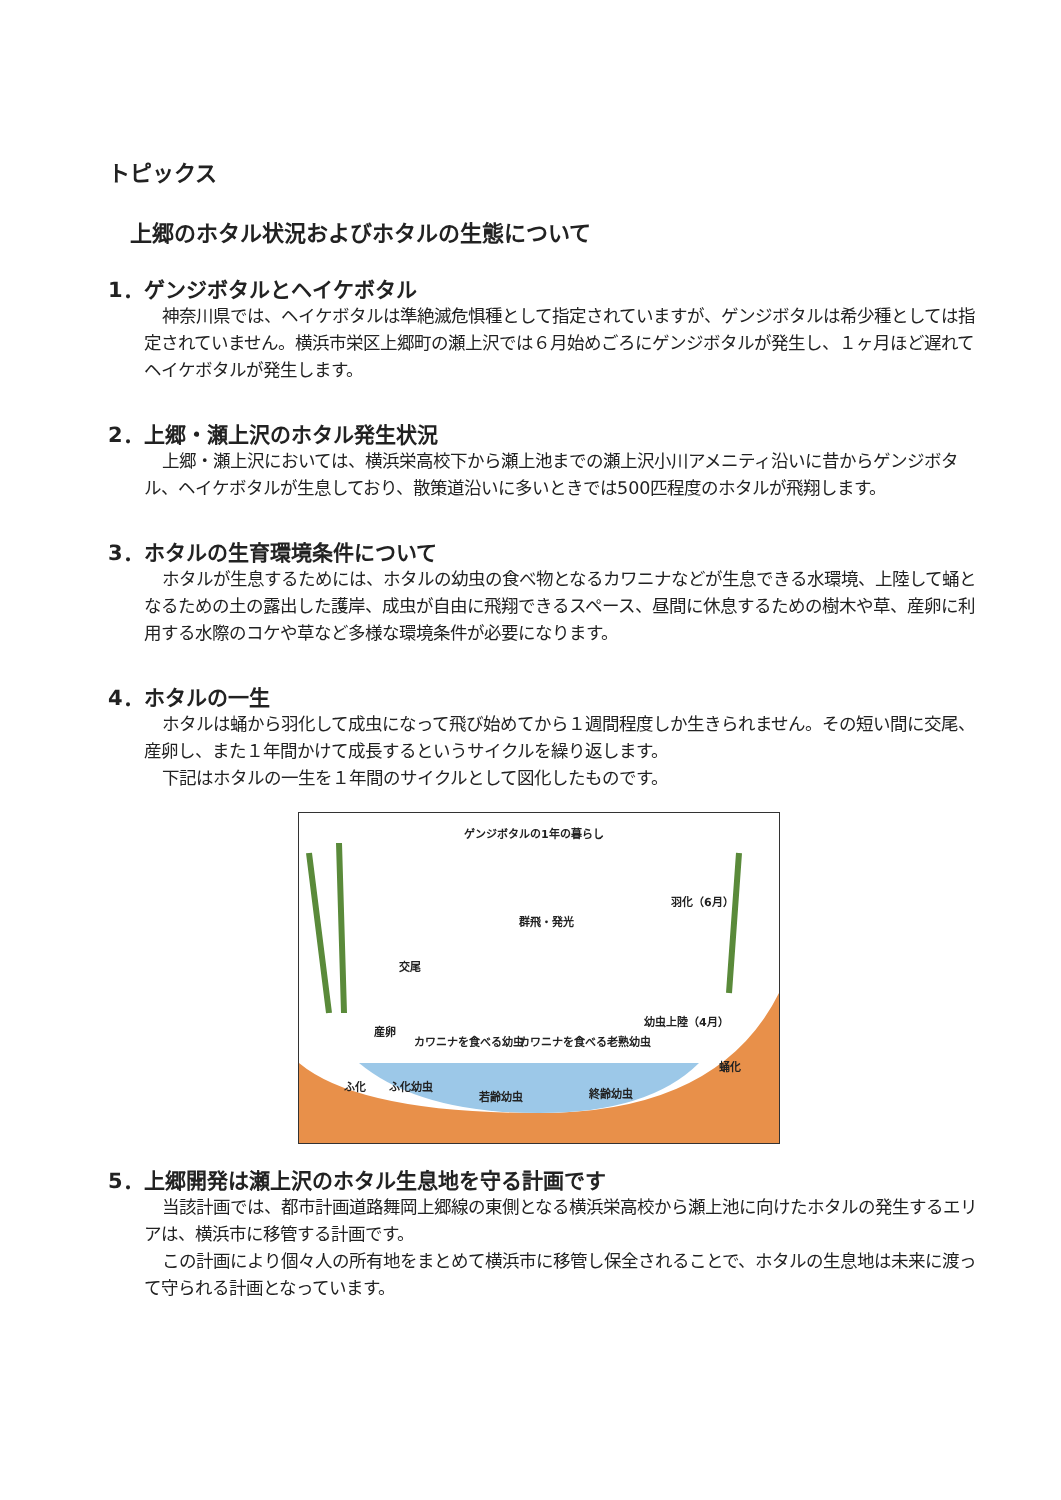トピックス
上郷のホタル状況およびホタルの生態について
1．ゲンジボタルとヘイケボタル
神奈川県では、ヘイケボタルは準絶滅危惧種として指定されていますが、ゲンジボタルは希少種としては指定されていません。横浜市栄区上郷町の瀬上沢では６月始めごろにゲンジボタルが発生し、１ヶ月ほど遅れてヘイケボタルが発生します。
2．上郷・瀬上沢のホタル発生状況
上郷・瀬上沢においては、横浜栄高校下から瀬上池までの瀬上沢小川アメニティ沿いに昔からゲンジボタル、ヘイケボタルが生息しており、散策道沿いに多いときでは500匹程度のホタルが飛翔します。
3．ホタルの生育環境条件について
ホタルが生息するためには、ホタルの幼虫の食べ物となるカワニナなどが生息できる水環境、上陸して蛹となるための土の露出した護岸、成虫が自由に飛翔できるスペース、昼間に休息するための樹木や草、産卵に利用する水際のコケや草など多様な環境条件が必要になります。
4．ホタルの一生
ホタルは蛹から羽化して成虫になって飛び始めてから１週間程度しか生きられません。その短い間に交尾、産卵し、また１年間かけて成長するというサイクルを繰り返します。
下記はホタルの一生を１年間のサイクルとして図化したものです。
ゲンジボタルの1年の暮らし
群飛・発光
羽化（6月）
交尾
産卵
カワニナを食べる幼虫 カワニナを食べる老熟幼虫
幼虫上陸（4月）
蛹化
ふ化 ふ化幼虫
若齢幼虫 終齢幼虫
5．上郷開発は瀬上沢のホタル生息地を守る計画です
当該計画では、都市計画道路舞岡上郷線の東側となる横浜栄高校から瀬上池に向けたホタルの発生するエリアは、横浜市に移管する計画です。
この計画により個々人の所有地をまとめて横浜市に移管し保全されることで、ホタルの生息地は未来に渡って守られる計画となっています。